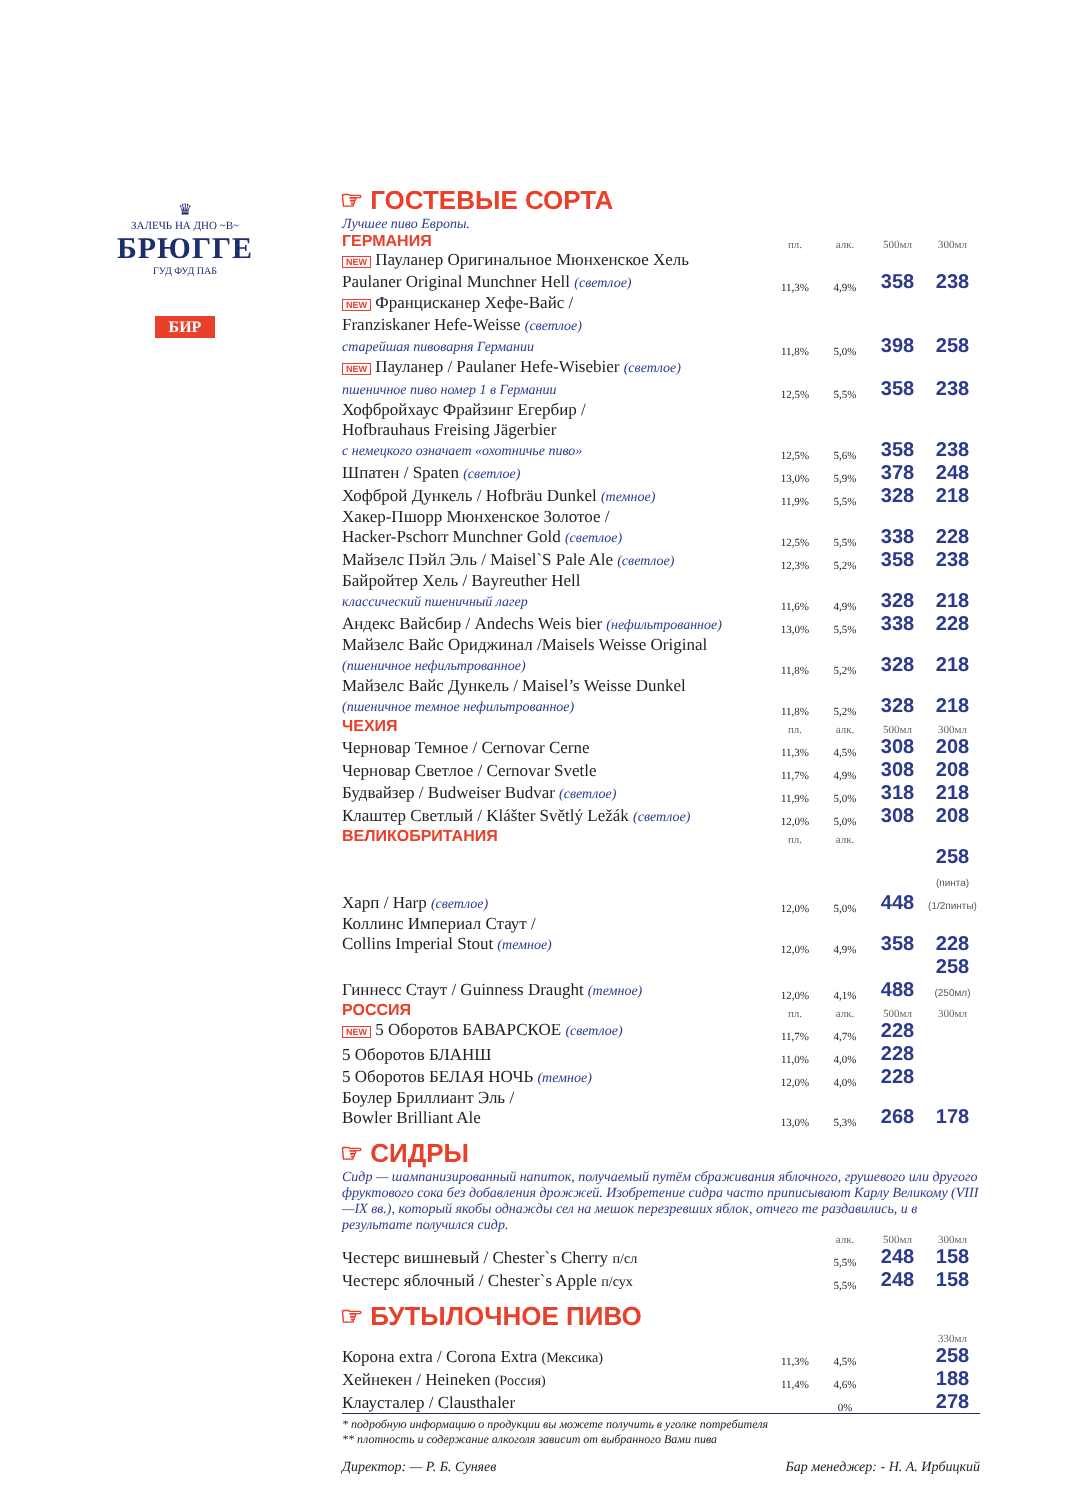♛
ЗАЛЕЧЬ НА ДНО ~В~
БРЮГГЕ
ГУД ФУД ПАБ
БИР
☞ ГОСТЕВЫЕ СОРТА
Лучшее пиво Европы.
| ГЕРМАНИЯ | пл. | алк. | 500мл | 300мл |
| --- | --- | --- | --- | --- |
| NEW Пауланер Оригинальное Мюнхенское Хель Paulaner Original Munchner Hell (светлое) | 11,3% | 4,9% | 358 | 238 |
| NEW Францисканер Хефе-Вайс / Franziskaner Hefe-Weisse (светлое) старейшая пивоварня Германии | 11,8% | 5,0% | 398 | 258 |
| NEW Пауланер / Paulaner Hefe-Wisebier (светлое) пшеничное пиво номер 1 в Германии | 12,5% | 5,5% | 358 | 238 |
| Хофбройхаус Фрайзинг Егербир / Hofbrauhaus Freising Jägerbier с немецкого означает «охотничье пиво» | 12,5% | 5,6% | 358 | 238 |
| Шпатен / Spaten (светлое) | 13,0% | 5,9% | 378 | 248 |
| Хофброй Дункель / Hofbräu Dunkel (темное) | 11,9% | 5,5% | 328 | 218 |
| Хакер-Пшорр Мюнхенское Золотое / Hacker-Pschorr Munchner Gold (светлое) | 12,5% | 5,5% | 338 | 228 |
| Майзелс Пэйл Эль / Maisel`S Pale Ale (светлое) | 12,3% | 5,2% | 358 | 238 |
| Байройтер Хель / Bayreuther Hell классический пшеничный лагер | 11,6% | 4,9% | 328 | 218 |
| Андекс Вайсбир / Andechs Weis bier (нефильтрованное) | 13,0% | 5,5% | 338 | 228 |
| Майзелс Вайс Ориджинал /Maisels Weisse Original (пшеничное нефильтрованное) | 11,8% | 5,2% | 328 | 218 |
| Майзелс Вайс Дункель / Maisel’s Weisse Dunkel (пшеничное темное нефильтрованное) | 11,8% | 5,2% | 328 | 218 |
| ЧЕХИЯ | пл. | алк. | 500мл | 300мл |
| Черновар Темное / Cernovar Cerne | 11,3% | 4,5% | 308 | 208 |
| Черновар Светлое / Cernovar Svetle | 11,7% | 4,9% | 308 | 208 |
| Будвайзер / Budweiser Budvar (светлое) | 11,9% | 5,0% | 318 | 218 |
| Клаштер Светлый / Klášter Světlý Ležák (светлое) | 12,0% | 5,0% | 308 | 208 |
| ВЕЛИКОБРИТАНИЯ | пл. | алк. | | |
| Харп / Harp (светлое) | 12,0% | 5,0% | 448 | 258 (пинта) (1/2пинты) |
| Коллинс Империал Стаут / Collins Imperial Stout (темное) | 12,0% | 4,9% | 358 | 228 |
| Гиннесс Стаут / Guinness Draught (темное) | 12,0% | 4,1% | 488 | 258 (250мл) |
| РОССИЯ | пл. | алк. | 500мл | 300мл |
| NEW 5 Оборотов БАВАРСКОЕ (светлое) | 11,7% | 4,7% | 228 | |
| 5 Оборотов БЛАНШ | 11,0% | 4,0% | 228 | |
| 5 Оборотов БЕЛАЯ НОЧЬ (темное) | 12,0% | 4,0% | 228 | |
| Боулер Бриллиант Эль / Bowler Brilliant Ale | 13,0% | 5,3% | 268 | 178 |
☞ СИДРЫ
Сидр — шампанизированный напиток, получаемый путём сбраживания яблочного, грушевого или другого фруктового сока без добавления дрожжей. Изобретение сидра часто приписывают Карлу Великому (VIII—IX вв.), который якобы однажды сел на мешок перезревших яблок, отчего те раздавились, и в результате получился сидр.
| | | алк. | 500мл | 300мл |
| --- | --- | --- | --- | --- |
| Честерс вишневый / Chester`s Cherry п/сл | | 5,5% | 248 | 158 |
| Честерс яблочный / Chester`s Apple п/сух | | 5,5% | 248 | 158 |
☞ БУТЫЛОЧНОЕ ПИВО
| | | | | 330мл |
| --- | --- | --- | --- | --- |
| Корона extra / Corona Extra (Мексика) | 11,3% | 4,5% | | 258 |
| Хейнекен / Heineken (Россия) | 11,4% | 4,6% | | 188 |
| Клаусталер / Clausthaler | | 0% | | 278 |
* подробную информацию о продукции вы можете получить в уголке потребителя
** плотность и содержание алкоголя зависит от выбранного Вами пива
Директор: — Р. Б. Суняев Бар менеджер: - Н. А. Ирбицкий